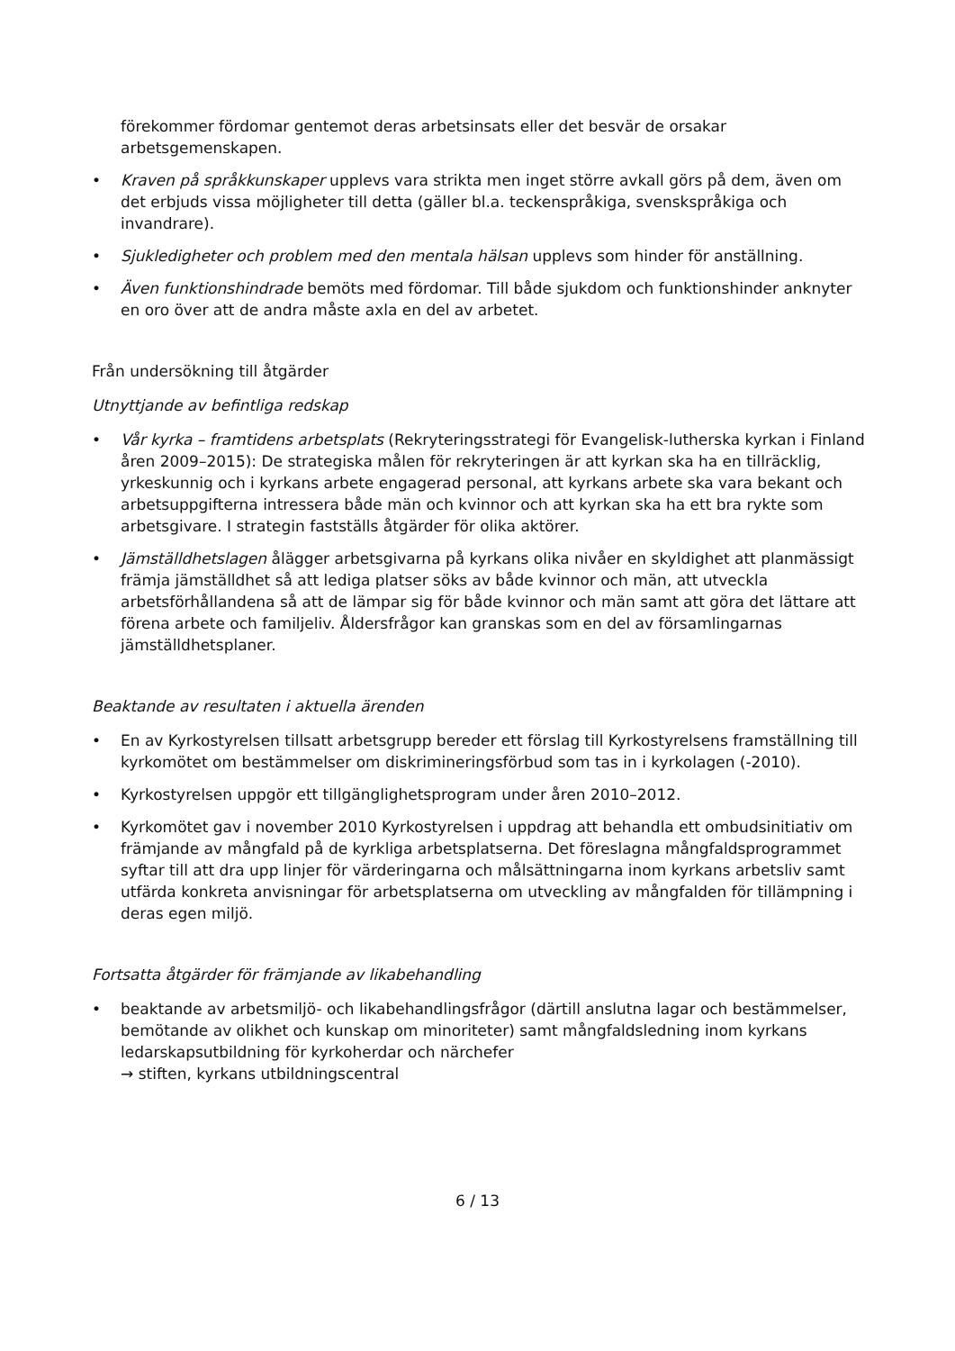förekommer fördomar gentemot deras arbetsinsats eller det besvär de orsakar arbetsgemenskapen.
• Kraven på språkkunskaper upplevs vara strikta men inget större avkall görs på dem, även om det erbjuds vissa möjligheter till detta (gäller bl.a. teckenspråkiga, svenskspråkiga och invandrare).
• Sjukledigheter och problem med den mentala hälsan upplevs som hinder för anställning.
• Även funktionshindrade bemöts med fördomar. Till både sjukdom och funktionshinder anknyter en oro över att de andra måste axla en del av arbetet.
Från undersökning till åtgärder
Utnyttjande av befintliga redskap
• Vår kyrka – framtidens arbetsplats (Rekryteringsstrategi för Evangelisk-lutherska kyrkan i Finland åren 2009–2015): De strategiska målen för rekryteringen är att kyrkan ska ha en tillräcklig, yrkeskunnig och i kyrkans arbete engagerad personal, att kyrkans arbete ska vara bekant och arbetsuppgifterna intressera både män och kvinnor och att kyrkan ska ha ett bra rykte som arbetsgivare. I strategin fastställs åtgärder för olika aktörer.
• Jämställdhetslagen ålägger arbetsgivarna på kyrkans olika nivåer en skyldighet att planmässigt främja jämställdhet så att lediga platser söks av både kvinnor och män, att utveckla arbetsförhållandena så att de lämpar sig för både kvinnor och män samt att göra det lättare att förena arbete och familjeliv. Åldersfrågor kan granskas som en del av församlingarnas jämställdhetsplaner.
Beaktande av resultaten i aktuella ärenden
• En av Kyrkostyrelsen tillsatt arbetsgrupp bereder ett förslag till Kyrkostyrelsens framställning till kyrkomötet om bestämmelser om diskrimineringsförbud som tas in i kyrkolagen (-2010).
• Kyrkostyrelsen uppgör ett tillgänglighetsprogram under åren 2010–2012.
• Kyrkomötet gav i november 2010 Kyrkostyrelsen i uppdrag att behandla ett ombudsinitiativ om främjande av mångfald på de kyrkliga arbetsplatserna. Det föreslagna mångfaldsprogrammet syftar till att dra upp linjer för värderingarna och målsättningarna inom kyrkans arbetsliv samt utfärda konkreta anvisningar för arbetsplatserna om utveckling av mångfalden för tillämpning i deras egen miljö.
Fortsatta åtgärder för främjande av likabehandling
• beaktande av arbetsmiljö- och likabehandlingsfrågor (därtill anslutna lagar och bestämmelser, bemötande av olikhet och kunskap om minoriteter) samt mångfaldsledning inom kyrkans ledarskapsutbildning för kyrkoherdar och närchefer
→ stiften, kyrkans utbildningscentral
6 / 13